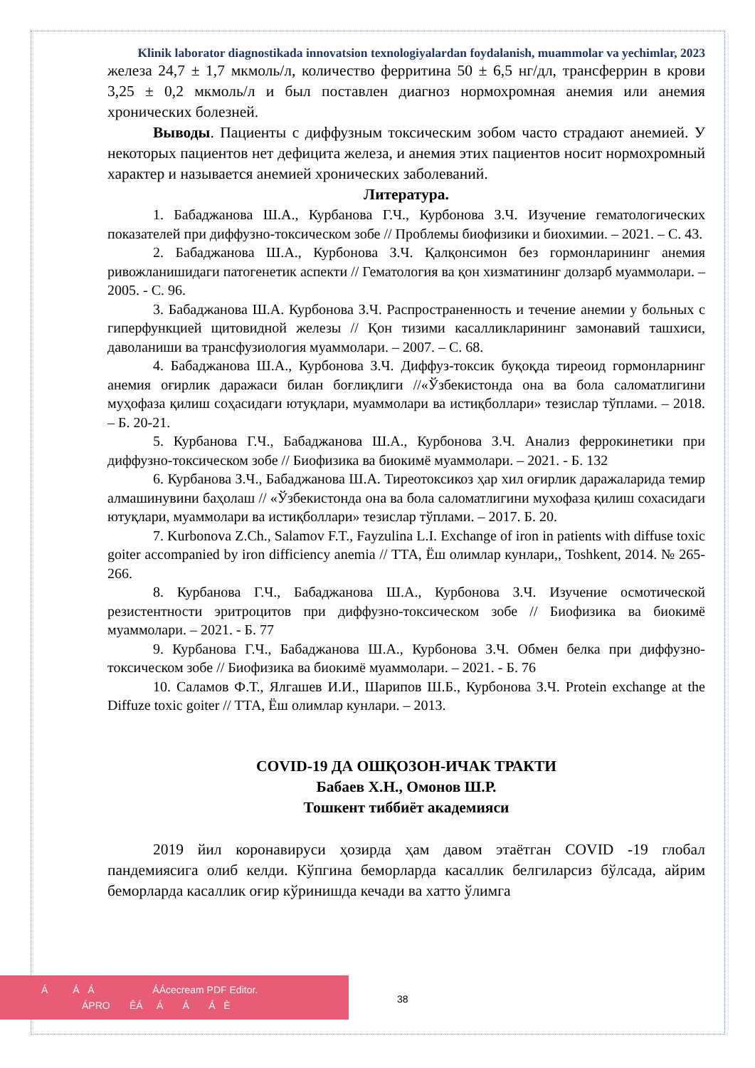Klinik laborator diagnostikada innovatsion texnologiyalardan foydalanish, muammolar va yechimlar, 2023
железа 24,7 ± 1,7 мкмоль/л, количество ферритина 50 ± 6,5 нг/дл, трансферрин в крови 3,25 ± 0,2 мкмоль/л и был поставлен диагноз нормохромная анемия или анемия хронических болезней.
Выводы. Пациенты с диффузным токсическим зобом часто страдают анемией. У некоторых пациентов нет дефицита железа, и анемия этих пациентов носит нормохромный характер и называется анемией хронических заболеваний.
Литература.
1. Бабаджанова Ш.А., Курбанова Г.Ч., Курбонова З.Ч. Изучение гематологических показателей при диффузно-токсическом зобе // Проблемы биофизики и биохимии. – 2021. – С. 43.
2. Бабаджанова Ш.А., Курбонова З.Ч. Қалқонсимон без гормонларининг анемия ривожланишидаги патогенетик аспекти // Гематология ва қон хизматининг долзарб муаммолари. – 2005. - С. 96.
3. Бабаджанова Ш.А. Курбонова З.Ч. Распространенность и течение анемии у больных с гиперфункцией щитовидной железы // Қон тизими касалликларининг замонавий ташхиси, даволаниши ва трансфузиология муаммолари. – 2007. – С. 68.
4. Бабаджанова Ш.А., Курбонова З.Ч. Диффуз-токсик буқоқда тиреоид гормонларнинг анемия оғирлик даражаси билан боғлиқлиги //«Ўзбекистонда она ва бола саломатлигини муҳофаза қилиш соҳасидаги ютуқлари, муаммолари ва истиқболлари» тезислар тўплами. – 2018. – Б. 20-21.
5. Курбанова Г.Ч., Бабаджанова Ш.А., Курбонова З.Ч. Анализ феррокинетики при диффузно-токсическом зобе // Биофизика ва биокимё муаммолари. – 2021. - Б. 132
6. Курбанова З.Ч., Бабаджанова Ш.А. Тиреотоксикоз ҳар хил оғирлик даражаларида темир алмашинувини баҳолаш // «Ўзбекистонда она ва бола саломатлигини мухофаза қилиш сохасидаги ютуқлари, муаммолари ва истиқболлари» тезислар тўплами. – 2017. Б. 20.
7. Kurbonova Z.Ch., Salamov F.T., Fayzulina L.I. Exchange of iron in patients with diffuse toxic goiter accompanied by iron difficiency anemia // ТТА, Ёш олимлар кунлари,, Toshkent, 2014. № 265-266.
8. Курбанова Г.Ч., Бабаджанова Ш.А., Курбонова З.Ч. Изучение осмотической резистентности эритроцитов при диффузно-токсическом зобе // Биофизика ва биокимё муаммолари. – 2021. - Б. 77
9. Курбанова Г.Ч., Бабаджанова Ш.А., Курбонова З.Ч. Обмен белка при диффузно-токсическом зобе // Биофизика ва биокимё муаммолари. – 2021. - Б. 76
10. Саламов Ф.Т., Ялгашев И.И., Шарипов Ш.Б., Курбонова З.Ч. Protein exchange at the Diffuze toxic goiter // ТТА, Ёш олимлар кунлари. – 2013.
COVID-19 ДА ОШҚОЗОН-ИЧАК ТРАКТИ
Бабаев Х.Н., Омонов Ш.Р.
Тошкент тиббиёт академияси
2019 йил коронавируси ҳозирда ҳам давом этаётган COVID -19 глобал пандемиясига олиб келди. Кўпгина беморларда касаллик белгиларсиз бўлсада, айрим беморларда касаллик оғир кўринишда кечади ва хатто ўлимга
Á Á Á ÁÁcecream PDF Editor.
ÁPRO ÊÁ Á Á Á È
38